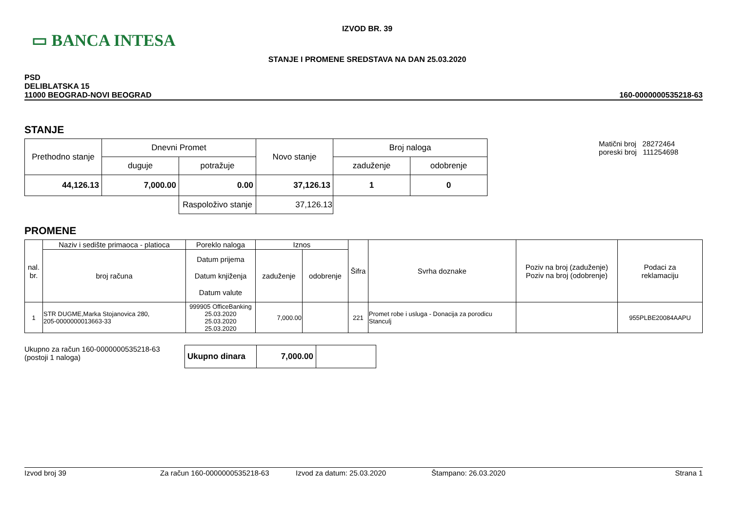▭ BANCA INTESA
IZVOD BR. 39
STANJE I PROMENE SREDSTAVA NA DAN 25.03.2020
PSD
DELIBLATSKA 15
11000 BEOGRAD-NOVI BEOGRAD
160-0000000535218-63
STANJE
| Prethodno stanje | Dnevni Promet | | Novo stanje | Broj naloga | |
| --- | --- | --- | --- | --- | --- |
| | duguje | potražuje | | zaduženje | odobrenje |
| 44,126.13 | 7,000.00 | 0.00 | 37,126.13 | 1 | 0 |
| | | Raspoloživo stanje | 37,126.13 | | |
Matični broj 28272464
poreski broj 111254698
PROMENE
| nal. br. | Naziv i sedište primaoca - platioca | Poreklo naloga | Iznos | | Šifra | Svrha doznake | Poziv na broj (zaduženje) Poziv na broj (odobrenje) | Podaci za reklamaciju |
| --- | --- | --- | --- | --- | --- | --- | --- | --- |
| | broj računa | Datum prijema Datum knjiženja Datum valute | zaduženje | odobrenje | | | | |
| 1 | STR DUGME,Marka Stojanovica 280, 205-0000000013663-33 | 999905 OfficeBanking 25.03.2020 25.03.2020 25.03.2020 | 7,000.00 | | 221 | Promet robe i usluga - Donacija za porodicu Stanculj | | 955PLBE20084AAPU |
Ukupno za račun 160-0000000535218-63
(postoji 1 naloga)
| Ukupno dinara | 7,000.00 | |
Izvod broj 39 Za račun 160-0000000535218-63 Izvod za datum: 25.03.2020 Štampano: 26.03.2020 Strana 1